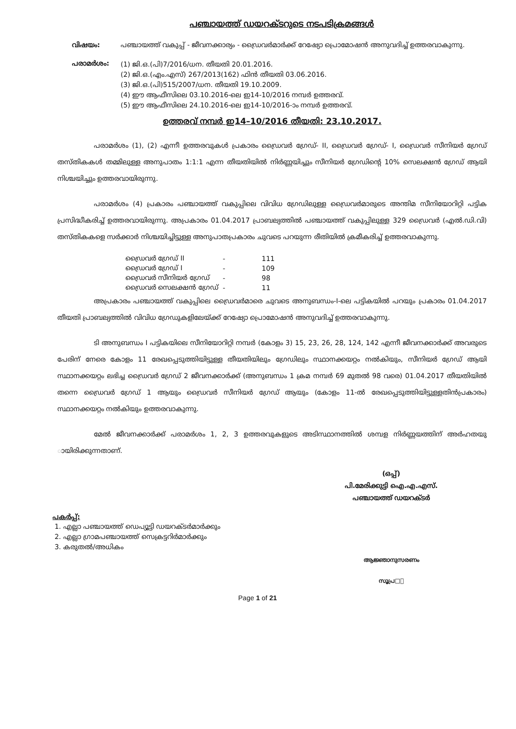പഞ്ചായത്ത് ഡയറക്ടറുടെ നടപടിക്രമങ്ങൾ
വിഷയം: പഞ്ചായത്ത് വകുപ്പ് - ജീവനക്കാര്യം - ഡ്രൈവർമാർക്ക് റേഷ്യോ പ്രൊമോഷൻ അനുവദിച്ച് ഉത്തരവാകുന്നു.
പരാമർശം:
(1) ജി.ഒ.(പി)7/2016/ധന. തീയതി 20.01.2016.
(2) ജി.ഒ.(എം.എസ്) 267/2013(162) ഫിൻ തീയതി 03.06.2016.
(3) ജി.ഒ.(പി)515/2007/ധന. തീയതി 19.10.2009.
(4) ഈ ആഫീസിലെ 03.10.2016-ലെ ഇ14-10/2016 നമ്പർ ഉത്തരവ്.
(5) ഈ ആഫീസിലെ 24.10.2016-ലെ ഇ14-10/2016-ാം നമ്പർ ഉത്തരവ്.
ഉത്തരവ് നമ്പർ ഇ14–10/2016 തീയതി: 23.10.2017.
പരാമർശം (1), (2) എന്നീ ഉത്തരവുകൾ പ്രകാരം ഡ്രൈവർ ഗ്രേഡ്- II, ഡ്രൈവർ ഗ്രേഡ്- I, ഡ്രൈവർ സീനിയർ ഗ്രേഡ് തസ്തികകൾ തമ്മിലുള്ള അനുപാതം 1:1:1 എന്ന തീയതിയിൽ നിർണ്ണയിച്ചും സീനിയർ ഗ്രേഡിന്റെ 10% സെലക്ഷൻ ഗ്രേഡ് ആയി നിശ്ചയിച്ചും ഉത്തരവായിരുന്നു.
പരാമർശം (4) പ്രകാരം പഞ്ചായത്ത് വകുപ്പിലെ വിവിധ ഗ്രേഡിലുള്ള ഡ്രൈവർമാരുടെ അന്തിമ സീനിയോറിറ്റി പട്ടിക പ്രസിദ്ധീകരിച്ച് ഉത്തരവായിരുന്നു. അപ്രകാരം 01.04.2017 പ്രാബല്യത്തിൽ പഞ്ചായത്ത് വകുപ്പിലുള്ള 329 ഡ്രൈവർ (എൽ.ഡി.വി) തസ്തികകളെ സർക്കാർ നിശ്ചയിച്ചിട്ടുള്ള അനുപാതപ്രകാരം ചുവടെ പറയുന്ന രീതിയിൽ ക്രമീകരിച്ച് ഉത്തരവാകുന്നു.
| ഡ്രൈവർ ഗ്രേഡ് II | - | 111 |
| ഡ്രൈവർ ഗ്രേഡ് I | - | 109 |
| ഡ്രൈവർ സീനിയർ ഗ്രേഡ് | - | 98 |
| ഡ്രൈവർ സെലക്ഷൻ ഗ്രേഡ് | - | 11 |
അപ്രകാരം പഞ്ചായത്ത് വകുപ്പിലെ ഡ്രൈവർമാരെ ചുവടെ അനുബന്ധം-I-ലെ പട്ടികയിൽ പറയും പ്രകാരം 01.04.2017 തീയതി പ്രാബല്യത്തിൽ വിവിധ ഗ്രേഡുകളിലേയ്ക്ക് റേഷ്യോ പ്രൊമോഷൻ അനുവദിച്ച് ഉത്തരവാകുന്നു.
ടി അനുബന്ധം I പട്ടികയിലെ സീനിയോറിറ്റി നമ്പർ (കോളം 3) 15, 23, 26, 28, 124, 142 എന്നീ ജീവനക്കാർക്ക് അവരുടെ പേരിന് നേരെ കോളം 11 രേഖപ്പെടുത്തിയിട്ടുള്ള തീയതിയിലും ഗ്രേഡിലും സ്ഥാനക്കയറ്റം നൽകിയും, സീനിയർ ഗ്രേഡ് ആയി സ്ഥാനക്കയറ്റം ലഭിച്ച ഡ്രൈവർ ഗ്രേഡ് 2 ജീവനക്കാർക്ക് (അനുബന്ധം 1 ക്രമ നമ്പർ 69 മുതൽ 98 വരെ) 01.04.2017 തീയതിയിൽ തന്നെ ഡ്രൈവർ ഗ്രേഡ് 1 ആയും ഡ്രൈവർ സീനിയർ ഗ്രേഡ് ആയും (കോളം 11-ൽ രേഖപ്പെടുത്തിയിട്ടുള്ളതിൻപ്രകാരം) സ്ഥാനക്കയറ്റം നൽകിയും ഉത്തരവാകുന്നു.
മേൽ ജീവനക്കാർക്ക് പരാമർശം 1, 2, 3 ഉത്തരവുകളുടെ അടിസ്ഥാനത്തിൽ ശമ്പള നിർണ്ണയത്തിന് അർഹതയു ായിരിക്കുന്നതാണ്.
(ഒപ്പ്)
പി.മേരിക്കുട്ടി ഐ.എ.എസ്.
പഞ്ചായത്ത് ഡയറക്ടർ
പകർപ്പ്:
1. എല്ലാ പഞ്ചായത്ത് ഡെപ്യൂട്ടി ഡയറക്ടർമാർക്കും
2. എല്ലാ ഗ്രാമപഞ്ചായത്ത് സെക്രട്ടറിർമാർക്കും
3. കരുതൽ/അധികം
ആജ്ഞാനുസരണം
സൂപ്ര□്
Page 1 of 21